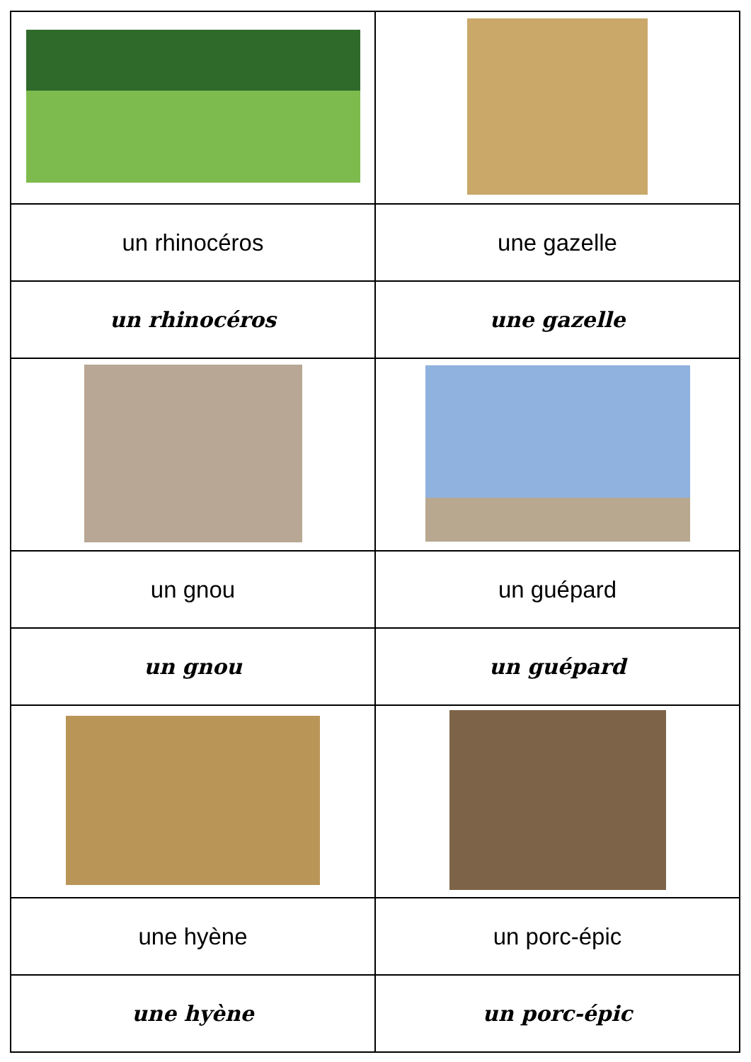| un rhinocéros | une gazelle |
| un rhinocéros | une gazelle |
| un gnou | un guépard |
| un gnou | un guépard |
| une hyène | un porc-épic |
| une hyène | un porc-épic |